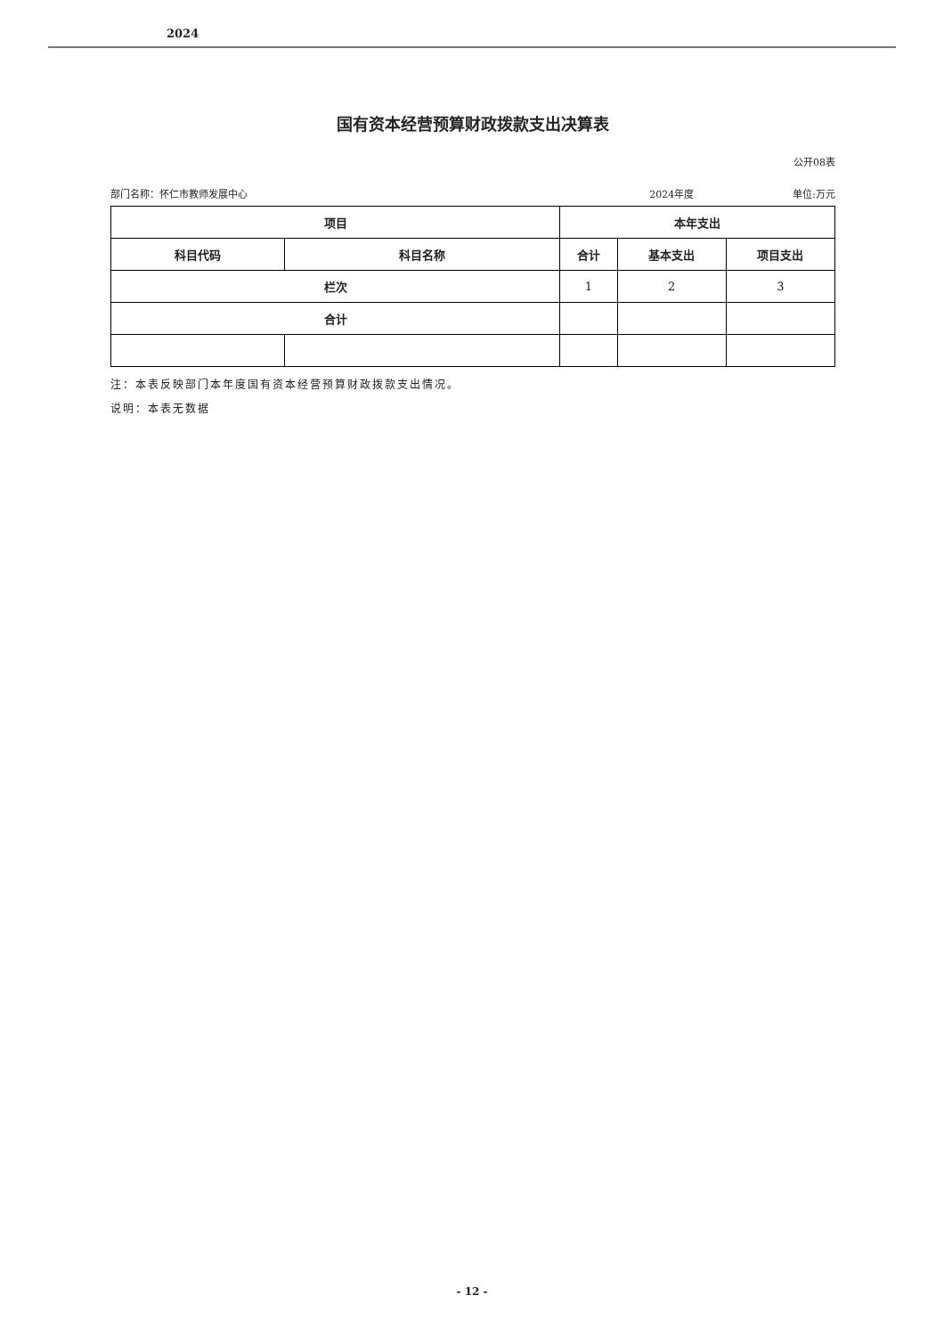2024
国有资本经营预算财政拨款支出决算表
公开08表
部门名称：怀仁市教师发展中心 2024年度 单位:万元
| 项目 | | 本年支出 | | |
| --- | --- | --- | --- | --- |
| 科目代码 | 科目名称 | 合计 | 基本支出 | 项目支出 |
| 栏次 | | 1 | 2 | 3 |
| 合计 | | | | |
注：本表反映部门本年度国有资本经营预算财政拨款支出情况。
说明：本表无数据
- 12 -